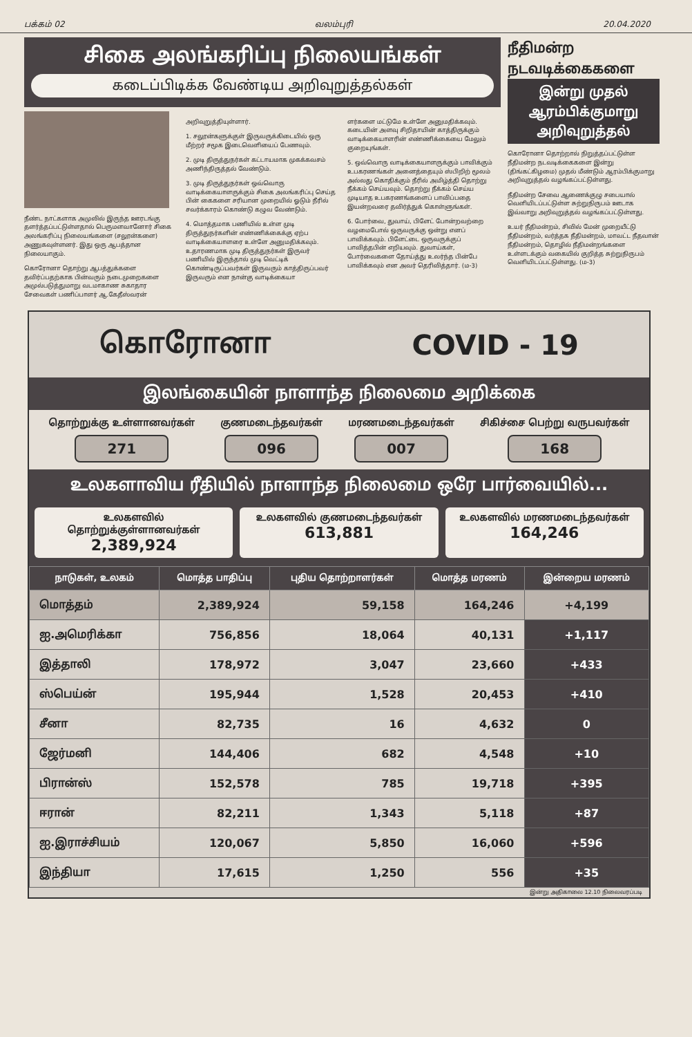பக்கம் 02 வலம்புரி 20.04.2020
சிகை அலங்கரிப்பு நிலையங்கள்
கடைப்பிடிக்க வேண்டிய அறிவுறுத்தல்கள்
நீண்ட நாட்களாக அமுலில் இருந்த ஊரடங்கு தளர்த்தப்பட்டுள்ளதால் பெருமளவானோர் சிகை அலங்கரிப்பு நிலையங்களை (சலூன்களை) அணுகவுள்ளனர். இது ஒரு ஆபத்தான நிலையாகும்.
கொரோனா தொற்று ஆபத்துக்களை தவிர்ப்பதற்காக பின்வரும் நடைமுறைகளை அமுல்படுத்துமாறு வடமாகாண சுகாதார சேவைகள் பணிப்பாளர் ஆ.கேதீஸ்வரன்
அறிவுறுத்தியுள்ளார்.
1. சலூன்களுக்குள் இருவருக்கிடையில் ஒரு மீற்றர் சமூக இடைவெளியைப் பேணவும்.
2. முடி திருத்துநர்கள் கட்டாயமாக முகக்கவசம் அணிந்திருத்தல் வேண்டும்.
3. முடி திருத்துநர்கள் ஒவ்வொரு வாடிக்கையாளருக்கும் சிகை அலங்கரிப்பு செய்த பின் கைகளை சரியான முறையில் ஓடும் நீரில் சவர்க்காரம் கொண்டு கழுவ வேண்டும்.
4. மொத்தமாக பணியில் உள்ள முடி திருத்துநர்களின் எண்ணிக்கைக்கு ஏற்ப வாடிக்கையாளரை உள்ளே அனுமதிக்கவும். உதாரணமாக முடி திருத்துநர்கள் இருவர் பணியில் இருந்தால் முடி வெட்டிக் கொண்டிருப்பவர்கள் இருவரும் காத்திருப்பவர் இருவரும் என நான்கு வாடிக்கையா
ளர்களை மட்டுமே உள்ளே அனுமதிக்கவும். கடையின் அளவு சிறிதாயின் காத்திருக்கும் வாடிக்கையாளரின் எண்ணிக்கையை மேலும் குறையுங்கள்.
5. ஒவ்வொரு வாடிக்கையாளருக்கும் பாவிக்கும் உபகரணங்கள் அனைத்தையும் ஸ்பிறிற் மூலம் அல்லது கொதிக்கும் நீரில் அமிழ்த்தி தொற்று நீக்கம் செய்யவும். தொற்று நீக்கம் செய்ய முடியாத உபகரணங்களைப் பாவிப்பதை இயன்றவரை தவிர்த்துக் கொள்ளுங்கள்.
6. போர்வை, துவாய், பிளேட் போன்றவற்றை வழமைபோல் ஒருவருக்கு ஒன்று எனப் பாவிக்கவும். பிளேட்டை ஒருவருக்குப் பாவித்தபின் எறியவும். துவாய்கள், போர்வைகளை தோய்த்து உலர்ந்த பின்பே பாவிக்கவும் என அவர் தெரிவித்தார். (ம-3)
நீதிமன்ற நடவடிக்கைகளை
இன்று முதல் ஆரம்பிக்குமாறு அறிவுறுத்தல்
கொரோனா தொற்றால் நிறுத்தப்பட்டுள்ள நீதிமன்ற நடவடிக்கைகளை இன்று (திங்கட்கிழமை) முதல் மீண்டும் ஆரம்பிக்குமாறு அறிவுறுத்தல் வழங்கப்பட்டுள்ளது.
நீதிமன்ற சேவை ஆணைக்குழு சபையால் வெளியிடப்பட்டுள்ள சுற்றுநிருபம் ஊடாக இவ்வாறு அறிவுறுத்தல் வழங்கப்பட்டுள்ளது.
உயர் நீதிமன்றம், சிவில் மேன் முறையீட்டு நீதிமன்றம், வர்த்தக நீதிமன்றம், மாவட்ட நீதவான் நீதிமன்றம், தொழில் நீதிமன்றங்களை உள்ளடக்கும் வகையில் குறித்த சுற்றுநிருபம் வெளியிடப்பட்டுள்ளது. (ம-3)
கொரோனா COVID - 19
இலங்கையின் நாளாந்த நிலைமை அறிக்கை
தொற்றுக்கு உள்ளானவர்கள்
271
குணமடைந்தவர்கள்
096
மரணமடைந்தவர்கள்
007
சிகிச்சை பெற்று வருபவர்கள்
168
உலகளாவிய ரீதியில் நாளாந்த நிலைமை ஒரே பார்வையில்...
உலகளவில் தொற்றுக்குள்ளானவர்கள்
2,389,924
உலகளவில் குணமடைந்தவர்கள்
613,881
உலகளவில் மரணமடைந்தவர்கள்
164,246
| நாடுகள், உலகம் | மொத்த பாதிப்பு | புதிய தொற்றாளர்கள் | மொத்த மரணம் | இன்றைய மரணம் |
| --- | --- | --- | --- | --- |
| மொத்தம் | 2,389,924 | 59,158 | 164,246 | +4,199 |
| ஐ.அமெரிக்கா | 756,856 | 18,064 | 40,131 | +1,117 |
| இத்தாலி | 178,972 | 3,047 | 23,660 | +433 |
| ஸ்பெய்ன் | 195,944 | 1,528 | 20,453 | +410 |
| சீனா | 82,735 | 16 | 4,632 | 0 |
| ஜேர்மனி | 144,406 | 682 | 4,548 | +10 |
| பிரான்ஸ் | 152,578 | 785 | 19,718 | +395 |
| ஈரான் | 82,211 | 1,343 | 5,118 | +87 |
| ஐ.இராச்சியம் | 120,067 | 5,850 | 16,060 | +596 |
| இந்தியா | 17,615 | 1,250 | 556 | +35 |
இன்று அதிகாலை 12.10 நிலைவரப்படி